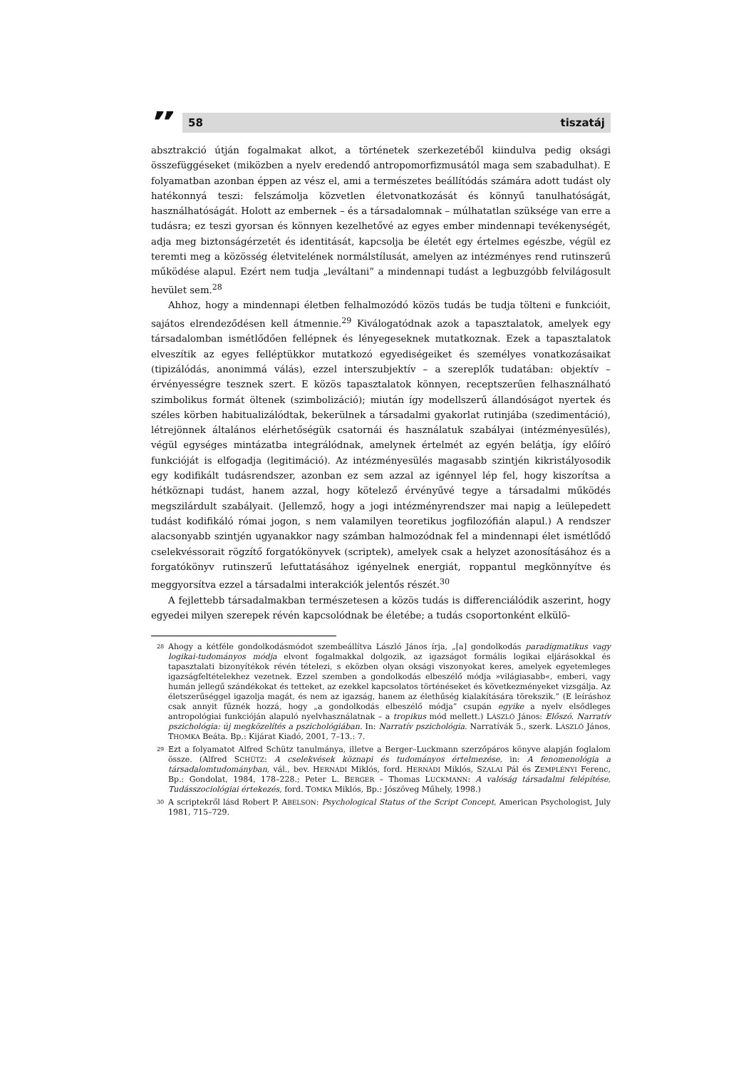”
58 tiszatáj
absztrakció útján fogalmakat alkot, a történetek szerkezetéből kiindulva pedig oksági összefüggéseket (miközben a nyelv eredendő antropomorfizmusától maga sem szabadulhat). E folyamatban azonban éppen az vész el, ami a természetes beállítódás számára adott tudást oly hatékonnyá teszi: felszámolja közvetlen életvonatkozását és könnyű tanulhatóságát, használhatóságát. Holott az embernek – és a társadalomnak – múlhatatlan szüksége van erre a tudásra; ez teszi gyorsan és könnyen kezelhetővé az egyes ember mindennapi tevékenységét, adja meg biztonságérzetét és identitását, kapcsolja be életét egy értelmes egészbe, végül ez teremti meg a közösség életvitelének normálstílusát, amelyen az intézményes rend rutinszerű működése alapul. Ezért nem tudja „leváltani” a mindennapi tudást a legbuzgóbb felvilágosult hevület sem.<sup>28</sup>
Ahhoz, hogy a mindennapi életben felhalmozódó közös tudás be tudja tölteni e funkcióit, sajátos elrendeződésen kell átmennie.<sup>29</sup> Kiválogatódnak azok a tapasztalatok, amelyek egy társadalomban ismétlődően fellépnek és lényegeseknek mutatkoznak. Ezek a tapasztalatok elveszítik az egyes felléptükkor mutatkozó egyediségeiket és személyes vonatkozásaikat (tipizálódás, anonimmá válás), ezzel interszubjektív – a szereplők tudatában: objektív – érvényességre tesznek szert. E közös tapasztalatok könnyen, receptszerűen felhasználható szimbolikus formát öltenek (szimbolizáció); miután így modellszerű állandóságot nyertek és széles körben habitualizálódtak, bekerülnek a társadalmi gyakorlat rutinjába (szedimentáció), létrejönnek általános elérhetőségük csatornái és használatuk szabályai (intézményesülés), végül egységes mintázatba integrálódnak, amelynek értelmét az egyén belátja, így előíró funkcióját is elfogadja (legitimáció). Az intézményesülés magasabb szintjén kikristályosodik egy kodifikált tudásrendszer, azonban ez sem azzal az igénnyel lép fel, hogy kiszorítsa a hétköznapi tudást, hanem azzal, hogy kötelező érvényűvé tegye a társadalmi működés megszilárdult szabályait. (Jellemző, hogy a jogi intézményrendszer mai napig a leülepedett tudást kodifikáló római jogon, s nem valamilyen teoretikus jogfilozófián alapul.) A rendszer alacsonyabb szintjén ugyanakkor nagy számban halmozódnak fel a mindennapi élet ismétlődő cselekvéssorait rögzítő forgatókönyvek (scriptek), amelyek csak a helyzet azonosításához és a forgatókönyv rutinszerű lefuttatásához igényelnek energiát, roppantul megkönnyítve és meggyorsítva ezzel a társadalmi interakciók jelentős részét.<sup>30</sup>
A fejlettebb társadalmakban természetesen a közös tudás is differenciálódik aszerint, hogy egyedei milyen szerepek révén kapcsolódnak be életébe; a tudás csoportonként elkülö-
<sup>28</sup>
Ahogy a kétféle gondolkodásmódot szembeállítva László János írja, „[a] gondolkodás paradigmatikus vagy logikai-tudományos módja elvont fogalmakkal dolgozik, az igazságot formális logikai eljárásokkal és tapasztalati bizonyítékok révén tételezi, s eközben olyan oksági viszonyokat keres, amelyek egyetemleges igazságfeltételekhez vezetnek. Ezzel szemben a gondolkodás elbeszélő módja »világiasabb«, emberi, vagy humán jellegű szándékokat és tetteket, az ezekkel kapcsolatos történéseket és következményeket vizsgálja. Az életszerűséggel igazolja magát, és nem az igazság, hanem az élethűség kialakítására törekszik.” (E leíráshoz csak annyit fűznék hozzá, hogy „a gondolkodás elbeszélő módja” csupán egyike a nyelv elsődleges antropológiai funkcióján alapuló nyelvhasználatnak – a tropikus mód mellett.) LÁSZLÓ János: Előszó. Narratív pszichológia: új megközelítés a pszichológiában. In: Narratív pszichológia. Narratívák 5., szerk. LÁSZLÓ János, THOMKA Beáta. Bp.: Kijárat Kiadó, 2001, 7–13.: 7.
<sup>29</sup>
Ezt a folyamatot Alfred Schütz tanulmánya, illetve a Berger–Luckmann szerzőpáros könyve alapján foglalom össze. (Alfred SCHÜTZ: A cselekvések köznapi és tudományos értelmezése, in: A fenomenológia a társadalomtudományban, vál., bev. HERNÁDI Miklós, ford. HERNÁDI Miklós, SZALAI Pál és ZEMPLÉNYI Ferenc, Bp.: Gondolat, 1984, 178–228.; Peter L. BERGER – Thomas LUCKMANN: A valóság társadalmi felépítése, Tudásszociológiai értekezés, ford. TOMKA Miklós, Bp.: Jószöveg Műhely, 1998.)
<sup>30</sup>
A scriptekről lásd Robert P. ABELSON: Psychological Status of the Script Concept, American Psychologist, July 1981, 715–729.